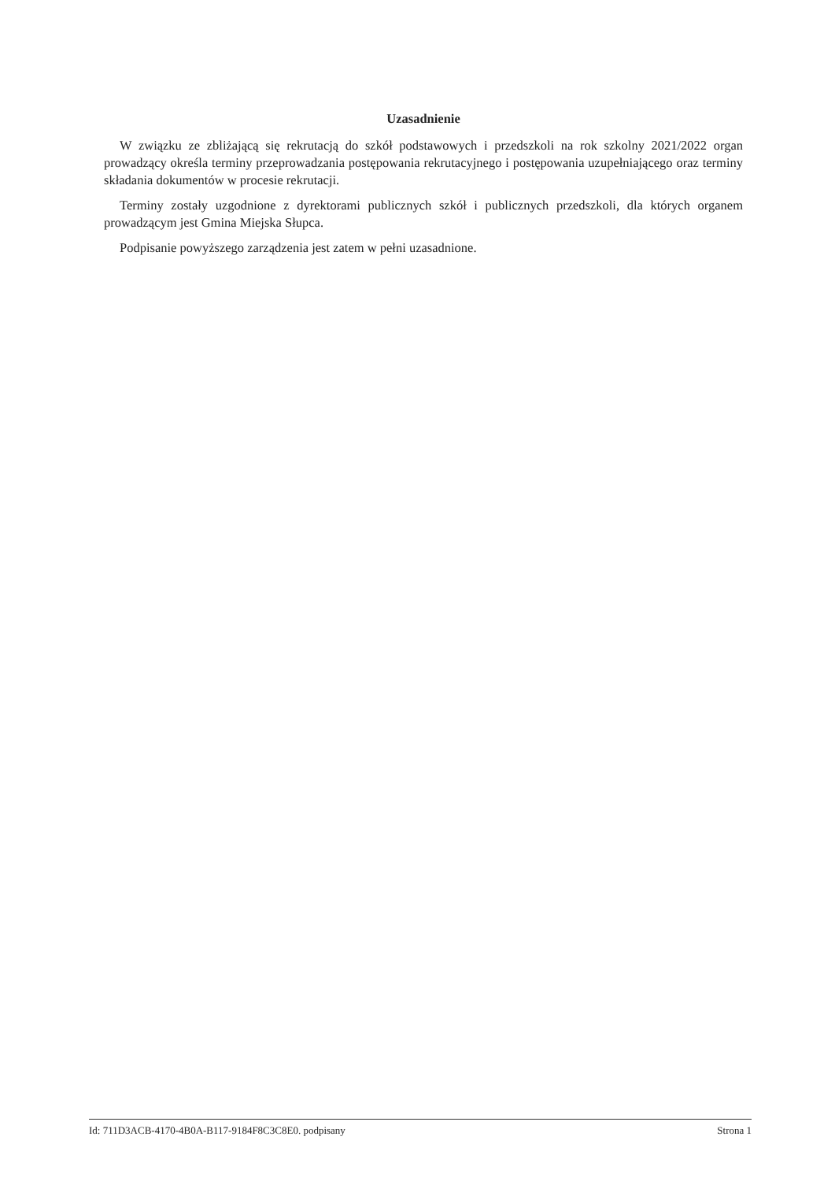Uzasadnienie
W związku ze zbliżającą się rekrutacją do szkół podstawowych i przedszkoli na rok szkolny 2021/2022 organ prowadzący określa terminy przeprowadzania postępowania rekrutacyjnego i postępowania uzupełniającego oraz terminy składania dokumentów w procesie rekrutacji.
Terminy zostały uzgodnione z dyrektorami publicznych szkół i publicznych przedszkoli, dla których organem prowadzącym jest Gmina Miejska Słupca.
Podpisanie powyższego zarządzenia jest zatem w pełni uzasadnione.
Id: 711D3ACB-4170-4B0A-B117-9184F8C3C8E0. podpisany Strona 1